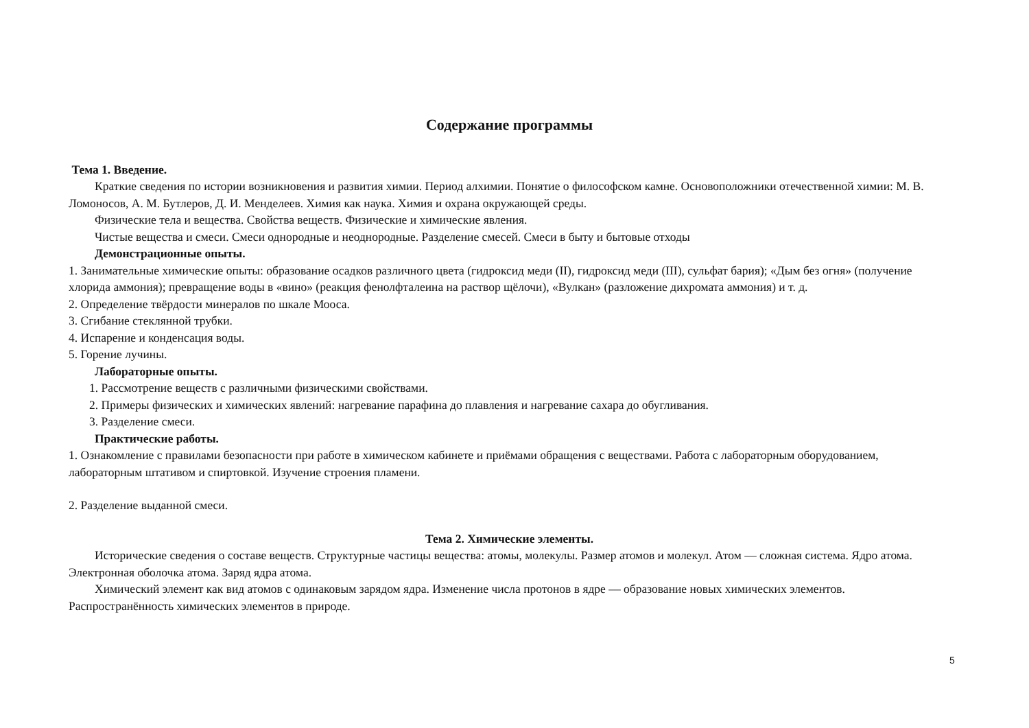Содержание программы
Тема 1. Введение.
Краткие сведения по истории возникновения и развития химии. Период алхимии. Понятие о философском камне. Основоположники отечественной химии: М. В. Ломоносов, А. М. Бутлеров, Д. И. Менделеев. Химия как наука. Химия и охрана окружающей среды.
Физические тела и вещества. Свойства веществ. Физические и химические явления.
Чистые вещества и смеси. Смеси однородные и неоднородные. Разделение смесей. Смеси в быту и бытовые отходы
Демонстрационные опыты.
1. Занимательные химические опыты: образование осадков различного цвета (гидроксид меди (II), гидроксид меди (III), сульфат бария); «Дым без огня» (получение хлорида аммония); превращение воды в «вино» (реакция фенолфталеина на раствор щёлочи), «Вулкан» (разложение дихромата аммония) и т. д.
2. Определение твёрдости минералов по шкале Мооса.
3. Сгибание стеклянной трубки.
4. Испарение и конденсация воды.
5. Горение лучины.
Лабораторные опыты.
1. Рассмотрение веществ с различными физическими свойствами.
2. Примеры физических и химических явлений: нагревание парафина до плавления и нагревание сахара до обугливания.
3. Разделение смеси.
Практические работы.
1. Ознакомление с правилами безопасности при работе в химическом кабинете и приёмами обращения с веществами. Работа с лабораторным оборудованием, лабораторным штативом и спиртовкой. Изучение строения пламени.
2. Разделение выданной смеси.
Тема 2. Химические элементы.
Исторические сведения о составе веществ. Структурные частицы вещества: атомы, молекулы. Размер атомов и молекул. Атом — сложная система. Ядро атома. Электронная оболочка атома. Заряд ядра атома.
Химический элемент как вид атомов с одинаковым зарядом ядра. Изменение числа протонов в ядре — образование новых химических элементов. Распространённость химических элементов в природе.
5